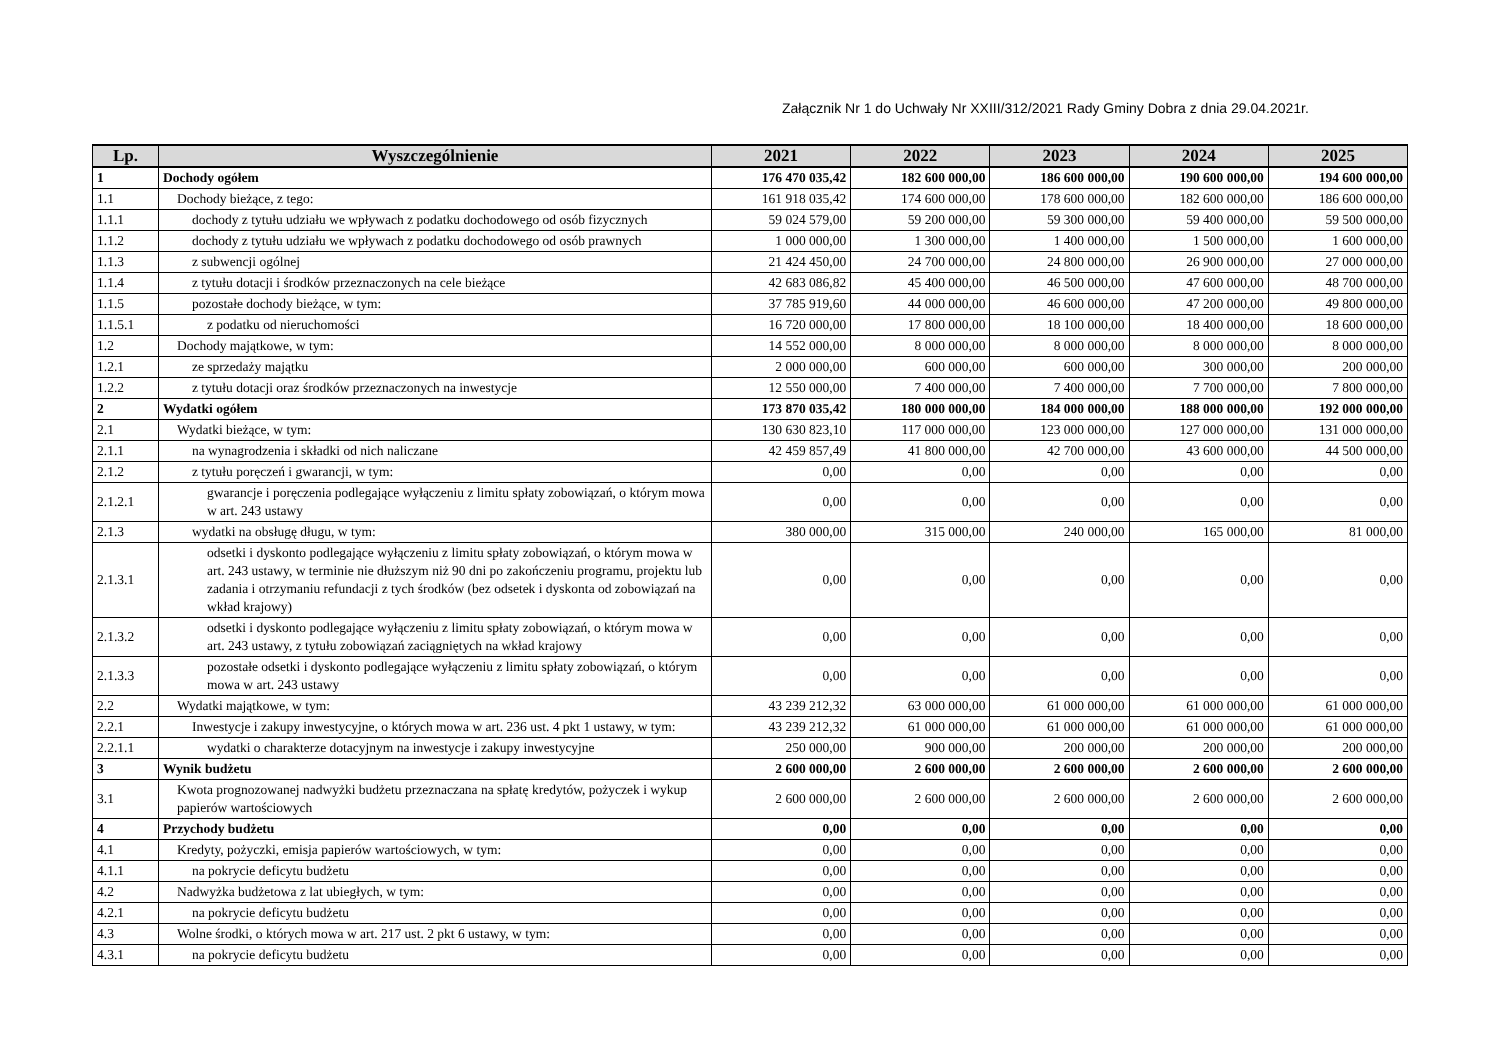Załącznik Nr 1 do Uchwały Nr XXIII/312/2021 Rady Gminy Dobra z dnia 29.04.2021r.
| Lp. | Wyszczególnienie | 2021 | 2022 | 2023 | 2024 | 2025 |
| --- | --- | --- | --- | --- | --- | --- |
| 1 | Dochody ogółem | 176 470 035,42 | 182 600 000,00 | 186 600 000,00 | 190 600 000,00 | 194 600 000,00 |
| 1.1 | Dochody bieżące, z tego: | 161 918 035,42 | 174 600 000,00 | 178 600 000,00 | 182 600 000,00 | 186 600 000,00 |
| 1.1.1 | dochody z tytułu udziału we wpływach z podatku dochodowego od osób fizycznych | 59 024 579,00 | 59 200 000,00 | 59 300 000,00 | 59 400 000,00 | 59 500 000,00 |
| 1.1.2 | dochody z tytułu udziału we wpływach z podatku dochodowego od osób prawnych | 1 000 000,00 | 1 300 000,00 | 1 400 000,00 | 1 500 000,00 | 1 600 000,00 |
| 1.1.3 | z subwencji ogólnej | 21 424 450,00 | 24 700 000,00 | 24 800 000,00 | 26 900 000,00 | 27 000 000,00 |
| 1.1.4 | z tytułu dotacji i środków przeznaczonych na cele bieżące | 42 683 086,82 | 45 400 000,00 | 46 500 000,00 | 47 600 000,00 | 48 700 000,00 |
| 1.1.5 | pozostałe dochody bieżące, w tym: | 37 785 919,60 | 44 000 000,00 | 46 600 000,00 | 47 200 000,00 | 49 800 000,00 |
| 1.1.5.1 | z podatku od nieruchomości | 16 720 000,00 | 17 800 000,00 | 18 100 000,00 | 18 400 000,00 | 18 600 000,00 |
| 1.2 | Dochody majątkowe, w tym: | 14 552 000,00 | 8 000 000,00 | 8 000 000,00 | 8 000 000,00 | 8 000 000,00 |
| 1.2.1 | ze sprzedaży majątku | 2 000 000,00 | 600 000,00 | 600 000,00 | 300 000,00 | 200 000,00 |
| 1.2.2 | z tytułu dotacji oraz środków przeznaczonych na inwestycje | 12 550 000,00 | 7 400 000,00 | 7 400 000,00 | 7 700 000,00 | 7 800 000,00 |
| 2 | Wydatki ogółem | 173 870 035,42 | 180 000 000,00 | 184 000 000,00 | 188 000 000,00 | 192 000 000,00 |
| 2.1 | Wydatki bieżące, w tym: | 130 630 823,10 | 117 000 000,00 | 123 000 000,00 | 127 000 000,00 | 131 000 000,00 |
| 2.1.1 | na wynagrodzenia i składki od nich naliczane | 42 459 857,49 | 41 800 000,00 | 42 700 000,00 | 43 600 000,00 | 44 500 000,00 |
| 2.1.2 | z tytułu poręczeń i gwarancji, w tym: | 0,00 | 0,00 | 0,00 | 0,00 | 0,00 |
| 2.1.2.1 | gwarancje i poręczenia podlegające wyłączeniu z limitu spłaty zobowiązań, o którym mowa w art. 243 ustawy | 0,00 | 0,00 | 0,00 | 0,00 | 0,00 |
| 2.1.3 | wydatki na obsługę długu, w tym: | 380 000,00 | 315 000,00 | 240 000,00 | 165 000,00 | 81 000,00 |
| 2.1.3.1 | odsetki i dyskonto podlegające wyłączeniu z limitu spłaty zobowiązań, o którym mowa w art. 243 ustawy, w terminie nie dłuższym niż 90 dni po zakończeniu programu, projektu lub zadania i otrzymaniu refundacji z tych środków (bez odsetek i dyskonta od zobowiązań na wkład krajowy) | 0,00 | 0,00 | 0,00 | 0,00 | 0,00 |
| 2.1.3.2 | odsetki i dyskonto podlegające wyłączeniu z limitu spłaty zobowiązań, o którym mowa w art. 243 ustawy, z tytułu zobowiązań zaciągniętych na wkład krajowy | 0,00 | 0,00 | 0,00 | 0,00 | 0,00 |
| 2.1.3.3 | pozostałe odsetki i dyskonto podlegające wyłączeniu z limitu spłaty zobowiązań, o którym mowa w art. 243 ustawy | 0,00 | 0,00 | 0,00 | 0,00 | 0,00 |
| 2.2 | Wydatki majątkowe, w tym: | 43 239 212,32 | 63 000 000,00 | 61 000 000,00 | 61 000 000,00 | 61 000 000,00 |
| 2.2.1 | Inwestycje i zakupy inwestycyjne, o których mowa w art. 236 ust. 4 pkt 1 ustawy, w tym: | 43 239 212,32 | 61 000 000,00 | 61 000 000,00 | 61 000 000,00 | 61 000 000,00 |
| 2.2.1.1 | wydatki o charakterze dotacyjnym na inwestycje i zakupy inwestycyjne | 250 000,00 | 900 000,00 | 200 000,00 | 200 000,00 | 200 000,00 |
| 3 | Wynik budżetu | 2 600 000,00 | 2 600 000,00 | 2 600 000,00 | 2 600 000,00 | 2 600 000,00 |
| 3.1 | Kwota prognozowanej nadwyżki budżetu przeznaczana na spłatę kredytów, pożyczek i wykup papierów wartościowych | 2 600 000,00 | 2 600 000,00 | 2 600 000,00 | 2 600 000,00 | 2 600 000,00 |
| 4 | Przychody budżetu | 0,00 | 0,00 | 0,00 | 0,00 | 0,00 |
| 4.1 | Kredyty, pożyczki, emisja papierów wartościowych, w tym: | 0,00 | 0,00 | 0,00 | 0,00 | 0,00 |
| 4.1.1 | na pokrycie deficytu budżetu | 0,00 | 0,00 | 0,00 | 0,00 | 0,00 |
| 4.2 | Nadwyżka budżetowa z lat ubiegłych, w tym: | 0,00 | 0,00 | 0,00 | 0,00 | 0,00 |
| 4.2.1 | na pokrycie deficytu budżetu | 0,00 | 0,00 | 0,00 | 0,00 | 0,00 |
| 4.3 | Wolne środki, o których mowa w art. 217 ust. 2 pkt 6 ustawy, w tym: | 0,00 | 0,00 | 0,00 | 0,00 | 0,00 |
| 4.3.1 | na pokrycie deficytu budżetu | 0,00 | 0,00 | 0,00 | 0,00 | 0,00 |